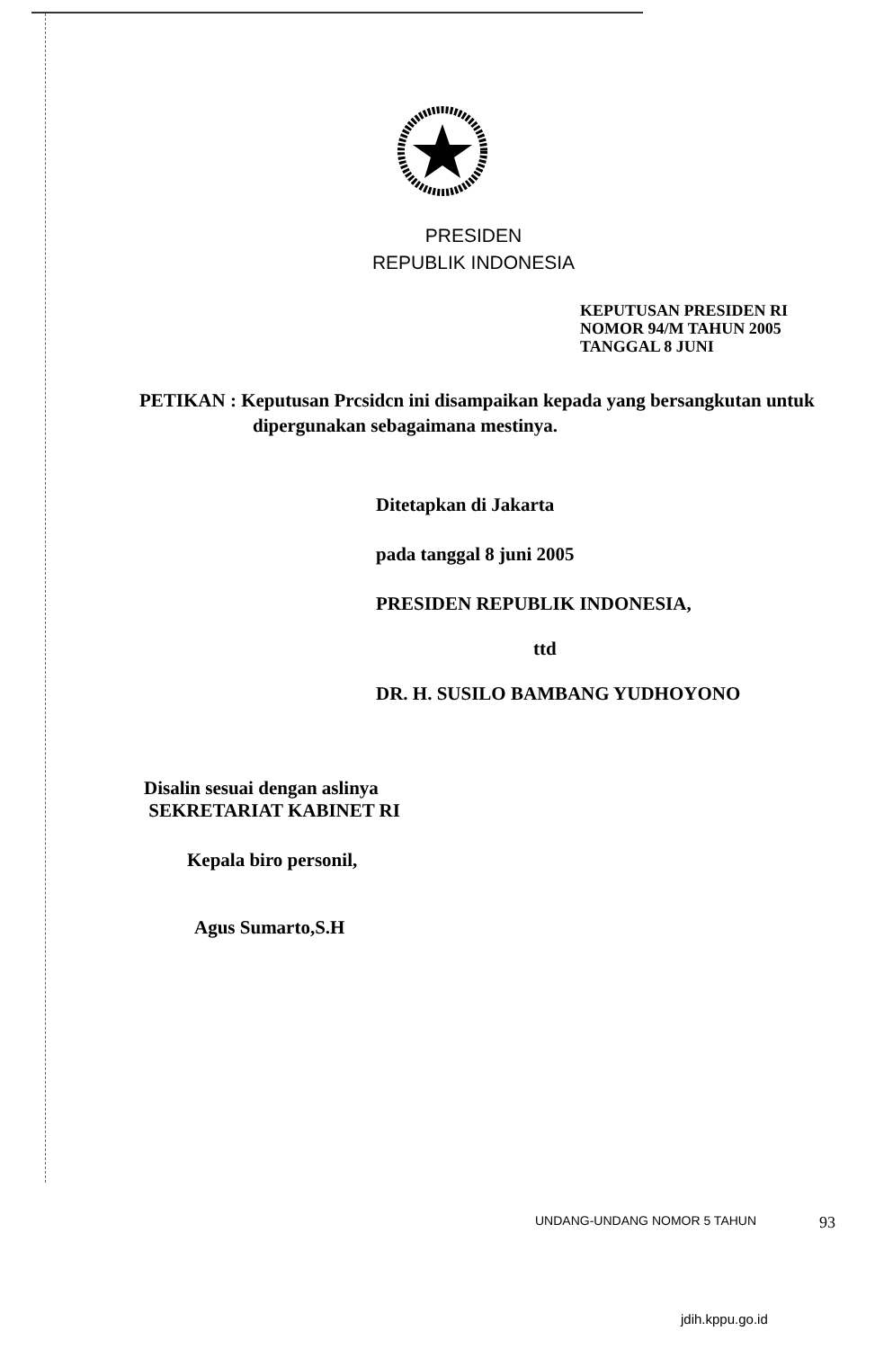PRESIDEN
REPUBLIK INDONESIA
KEPUTUSAN PRESIDEN RI
NOMOR 94/M TAHUN 2005
TANGGAL 8 JUNI
PETIKAN : Keputusan Prcsidcn ini disampaikan kepada yang bersangkutan untuk dipergunakan sebagaimana mestinya.
Ditetapkan di Jakarta
pada tanggal 8 juni 2005
PRESIDEN REPUBLIK INDONESIA,
ttd
DR. H. SUSILO BAMBANG YUDHOYONO
Disalin sesuai dengan aslinya
SEKRETARIAT KABINET RI
Kepala biro personil,
Agus Sumarto,S.H
UNDANG-UNDANG NOMOR 5 TAHUN 93
jdih.kppu.go.id